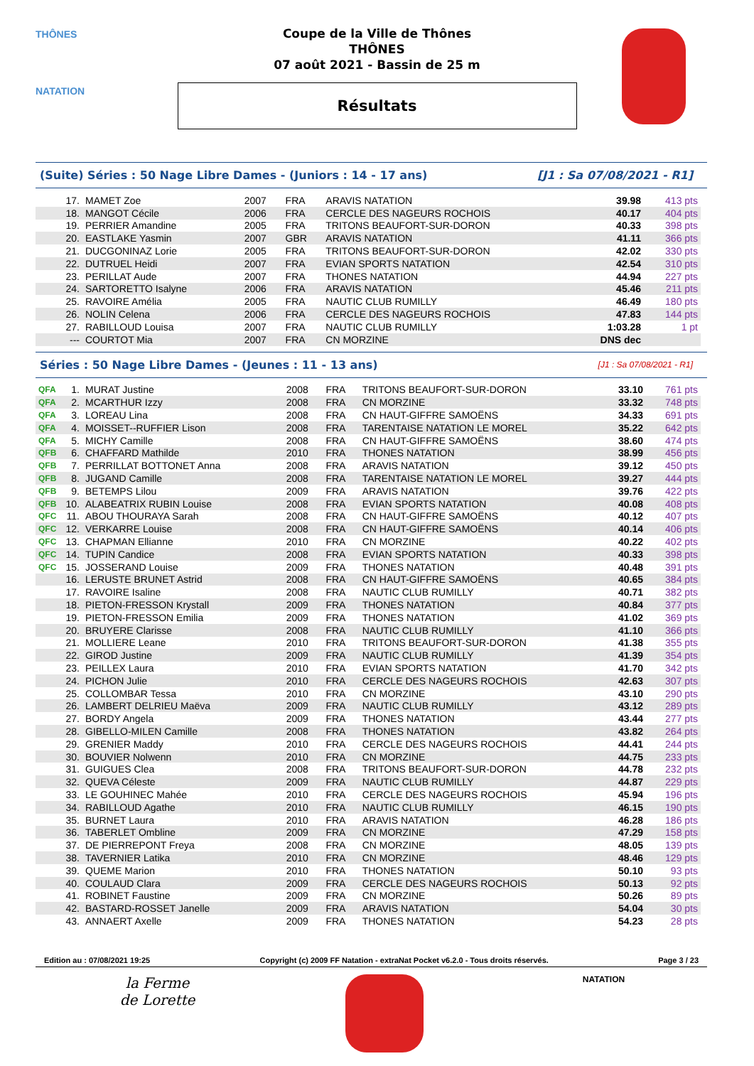THÔNES
NATATION
Coupe de la Ville de Thônes
THÔNES
07 août 2021 - Bassin de 25 m
Résultats
(Suite) Séries : 50 Nage Libre Dames - (Juniors : 14 - 17 ans) [J1 : Sa 07/08/2021 - R1]
| | 17. | MAMET Zoe | 2007 | FRA | ARAVIS NATATION | 39.98 | 413 pts |
| | 18. | MANGOT Cécile | 2006 | FRA | CERCLE DES NAGEURS ROCHOIS | 40.17 | 404 pts |
| | 19. | PERRIER Amandine | 2005 | FRA | TRITONS BEAUFORT-SUR-DORON | 40.33 | 398 pts |
| | 20. | EASTLAKE Yasmin | 2007 | GBR | ARAVIS NATATION | 41.11 | 366 pts |
| | 21. | DUCGONINAZ Lorie | 2005 | FRA | TRITONS BEAUFORT-SUR-DORON | 42.02 | 330 pts |
| | 22. | DUTRUEL Heidi | 2007 | FRA | EVIAN SPORTS NATATION | 42.54 | 310 pts |
| | 23. | PERILLAT Aude | 2007 | FRA | THONES NATATION | 44.94 | 227 pts |
| | 24. | SARTORETTO Isalyne | 2006 | FRA | ARAVIS NATATION | 45.46 | 211 pts |
| | 25. | RAVOIRE Amélia | 2005 | FRA | NAUTIC CLUB RUMILLY | 46.49 | 180 pts |
| | 26. | NOLIN Celena | 2006 | FRA | CERCLE DES NAGEURS ROCHOIS | 47.83 | 144 pts |
| | 27. | RABILLOUD Louisa | 2007 | FRA | NAUTIC CLUB RUMILLY | 1:03.28 | 1 pt |
| | --- | COURTOT Mia | 2007 | FRA | CN MORZINE | DNS dec | |
Séries : 50 Nage Libre Dames - (Jeunes : 11 - 13 ans) [J1 : Sa 07/08/2021 - R1]
| QFA | 1. | MURAT Justine | 2008 | FRA | TRITONS BEAUFORT-SUR-DORON | 33.10 | 761 pts |
| QFA | 2. | MCARTHUR Izzy | 2008 | FRA | CN MORZINE | 33.32 | 748 pts |
| QFA | 3. | LOREAU Lina | 2008 | FRA | CN HAUT-GIFFRE SAMOËNS | 34.33 | 691 pts |
| QFA | 4. | MOISSET--RUFFIER Lison | 2008 | FRA | TARENTAISE NATATION LE MOREL | 35.22 | 642 pts |
| QFA | 5. | MICHY Camille | 2008 | FRA | CN HAUT-GIFFRE SAMOËNS | 38.60 | 474 pts |
| QFB | 6. | CHAFFARD Mathilde | 2010 | FRA | THONES NATATION | 38.99 | 456 pts |
| QFB | 7. | PERRILLAT BOTTONET Anna | 2008 | FRA | ARAVIS NATATION | 39.12 | 450 pts |
| QFB | 8. | JUGAND Camille | 2008 | FRA | TARENTAISE NATATION LE MOREL | 39.27 | 444 pts |
| QFB | 9. | BETEMPS Lilou | 2009 | FRA | ARAVIS NATATION | 39.76 | 422 pts |
| QFB | 10. | ALABEATRIX RUBIN Louise | 2008 | FRA | EVIAN SPORTS NATATION | 40.08 | 408 pts |
| QFC | 11. | ABOU THOURAYA Sarah | 2008 | FRA | CN HAUT-GIFFRE SAMOËNS | 40.12 | 407 pts |
| QFC | 12. | VERKARRE Louise | 2008 | FRA | CN HAUT-GIFFRE SAMOËNS | 40.14 | 406 pts |
| QFC | 13. | CHAPMAN Ellianne | 2010 | FRA | CN MORZINE | 40.22 | 402 pts |
| QFC | 14. | TUPIN Candice | 2008 | FRA | EVIAN SPORTS NATATION | 40.33 | 398 pts |
| QFC | 15. | JOSSERAND Louise | 2009 | FRA | THONES NATATION | 40.48 | 391 pts |
| | 16. | LERUSTE BRUNET Astrid | 2008 | FRA | CN HAUT-GIFFRE SAMOËNS | 40.65 | 384 pts |
| | 17. | RAVOIRE Isaline | 2008 | FRA | NAUTIC CLUB RUMILLY | 40.71 | 382 pts |
| | 18. | PIETON-FRESSON Krystall | 2009 | FRA | THONES NATATION | 40.84 | 377 pts |
| | 19. | PIETON-FRESSON Emilia | 2009 | FRA | THONES NATATION | 41.02 | 369 pts |
| | 20. | BRUYERE Clarisse | 2008 | FRA | NAUTIC CLUB RUMILLY | 41.10 | 366 pts |
| | 21. | MOLLIERE Leane | 2010 | FRA | TRITONS BEAUFORT-SUR-DORON | 41.38 | 355 pts |
| | 22. | GIROD Justine | 2009 | FRA | NAUTIC CLUB RUMILLY | 41.39 | 354 pts |
| | 23. | PEILLEX Laura | 2010 | FRA | EVIAN SPORTS NATATION | 41.70 | 342 pts |
| | 24. | PICHON Julie | 2010 | FRA | CERCLE DES NAGEURS ROCHOIS | 42.63 | 307 pts |
| | 25. | COLLOMBAR Tessa | 2010 | FRA | CN MORZINE | 43.10 | 290 pts |
| | 26. | LAMBERT DELRIEU Maëva | 2009 | FRA | NAUTIC CLUB RUMILLY | 43.12 | 289 pts |
| | 27. | BORDY Angela | 2009 | FRA | THONES NATATION | 43.44 | 277 pts |
| | 28. | GIBELLO-MILEN Camille | 2008 | FRA | THONES NATATION | 43.82 | 264 pts |
| | 29. | GRENIER Maddy | 2010 | FRA | CERCLE DES NAGEURS ROCHOIS | 44.41 | 244 pts |
| | 30. | BOUVIER Nolwenn | 2010 | FRA | CN MORZINE | 44.75 | 233 pts |
| | 31. | GUIGUES Clea | 2008 | FRA | TRITONS BEAUFORT-SUR-DORON | 44.78 | 232 pts |
| | 32. | QUEVA Céleste | 2009 | FRA | NAUTIC CLUB RUMILLY | 44.87 | 229 pts |
| | 33. | LE GOUHINEC Mahée | 2010 | FRA | CERCLE DES NAGEURS ROCHOIS | 45.94 | 196 pts |
| | 34. | RABILLOUD Agathe | 2010 | FRA | NAUTIC CLUB RUMILLY | 46.15 | 190 pts |
| | 35. | BURNET Laura | 2010 | FRA | ARAVIS NATATION | 46.28 | 186 pts |
| | 36. | TABERLET Ombline | 2009 | FRA | CN MORZINE | 47.29 | 158 pts |
| | 37. | DE PIERREPONT Freya | 2008 | FRA | CN MORZINE | 48.05 | 139 pts |
| | 38. | TAVERNIER Latika | 2010 | FRA | CN MORZINE | 48.46 | 129 pts |
| | 39. | QUEME Marion | 2010 | FRA | THONES NATATION | 50.10 | 93 pts |
| | 40. | COULAUD Clara | 2009 | FRA | CERCLE DES NAGEURS ROCHOIS | 50.13 | 92 pts |
| | 41. | ROBINET Faustine | 2009 | FRA | CN MORZINE | 50.26 | 89 pts |
| | 42. | BASTARD-ROSSET Janelle | 2009 | FRA | ARAVIS NATATION | 54.04 | 30 pts |
| | 43. | ANNAERT Axelle | 2009 | FRA | THONES NATATION | 54.23 | 28 pts |
Edition au : 07/08/2021 19:25 Copyright (c) 2009 FF Natation - extraNat Pocket v6.2.0 - Tous droits réservés. Page 3 / 23
la Ferme de Lorette
NATATION